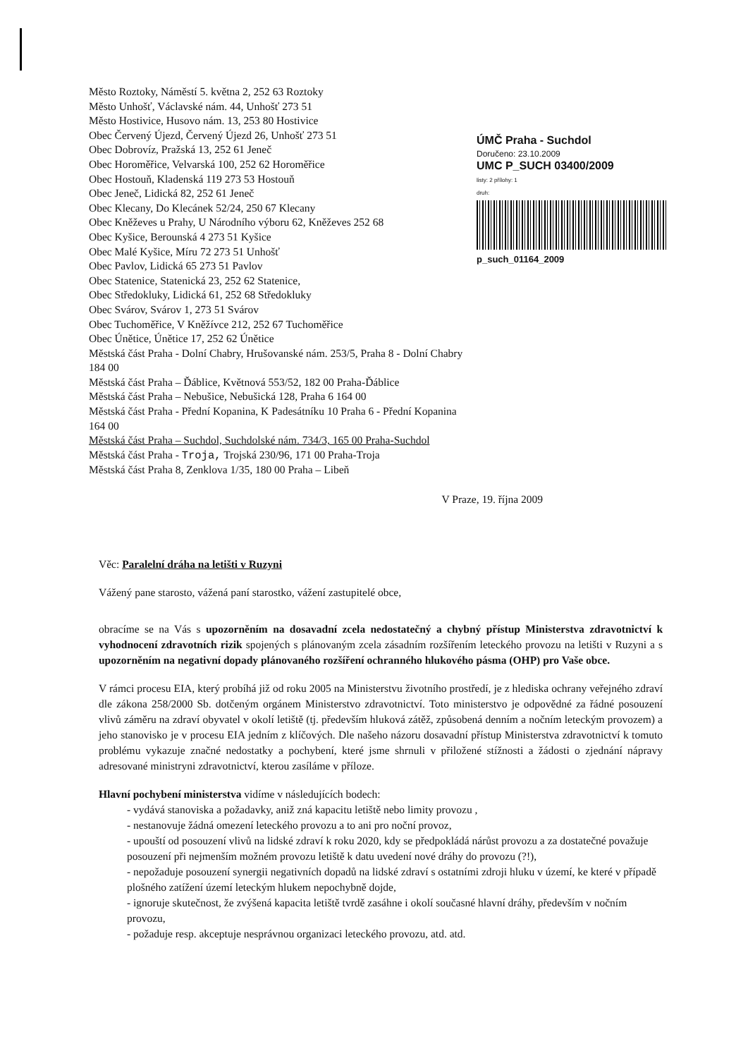Město Roztoky, Náměstí 5. května 2, 252 63 Roztoky
Město Unhošť, Václavské nám. 44, Unhošť 273 51
Město Hostivice, Husovo nám. 13, 253 80 Hostivice
Obec Červený Újezd, Červený Újezd 26, Unhošť 273 51
Obec Dobrovíz, Pražská 13, 252 61 Jeneč
Obec Horoměřice, Velvarská 100, 252 62 Horoměřice
Obec Hostouň, Kladenská 119 273 53 Hostouň
Obec Jeneč, Lidická 82, 252 61 Jeneč
Obec Klecany, Do Klecánek 52/24, 250 67 Klecany
Obec Kněževes u Prahy, U Národního výboru 62, Kněževes 252 68
Obec Kyšice, Berounská 4 273 51 Kyšice
Obec Malé Kyšice, Míru 72 273 51 Unhošť
Obec Pavlov, Lidická 65 273 51 Pavlov
Obec Statenice, Statenická 23, 252 62 Statenice,
Obec Středokluky, Lidická 61, 252 68 Středokluky
Obec Svárov, Svárov 1, 273 51 Svárov
Obec Tuchoměřice, V Kněžívce 212, 252 67 Tuchoměřice
Obec Únětice, Únětice 17, 252 62 Únětice
Městská část Praha - Dolní Chabry, Hrušovanské nám. 253/5, Praha 8 - Dolní Chabry 184 00
Městská část Praha – Ďáblice, Květnová 553/52, 182 00 Praha-Ďáblice
Městská část Praha – Nebušice, Nebušická 128, Praha 6 164 00
Městská část Praha - Přední Kopanina, K Padesátníku 10 Praha 6 - Přední Kopanina 164 00
Městská část Praha – Suchdol, Suchdolské nám. 734/3, 165 00 Praha-Suchdol
Městská část Praha - Troja, Trojská 230/96, 171 00 Praha-Troja
Městská část Praha 8, Zenklova 1/35, 180 00 Praha – Libeň
ÚMČ Praha - Suchdol
Doručeno: 23.10.2009
UMC P_SUCH 03400/2009
listy: 2 přílohy: 1
druh:
p_such_01164_2009
V Praze, 19. října 2009
Věc: Paralelní dráha na letišti v Ruzyni
Vážený pane starosto, vážená paní starostko, vážení zastupitelé obce,
obracíme se na Vás s upozorněním na dosavadní zcela nedostatečný a chybný přístup Ministerstva zdravotnictví k vyhodnocení zdravotních rizik spojených s plánovaným zcela zásadním rozšířením leteckého provozu na letišti v Ruzyni a s upozorněním na negativní dopady plánovaného rozšíření ochranného hlukového pásma (OHP) pro Vaše obce.
V rámci procesu EIA, který probíhá již od roku 2005 na Ministerstvu životního prostředí, je z hlediska ochrany veřejného zdraví dle zákona 258/2000 Sb. dotčeným orgánem Ministerstvo zdravotnictví. Toto ministerstvo je odpovědné za řádné posouzení vlivů záměru na zdraví obyvatel v okolí letiště (tj. především hluková zátěž, způsobená denním a nočním leteckým provozem) a jeho stanovisko je v procesu EIA jedním z klíčových. Dle našeho názoru dosavadní přístup Ministerstva zdravotnictví k tomuto problému vykazuje značné nedostatky a pochybení, které jsme shrnuli v přiložené stížnosti a žádosti o zjednání nápravy adresované ministryni zdravotnictví, kterou zasíláme v příloze.
Hlavní pochybení ministerstva vidíme v následujících bodech:
- vydává stanoviska a požadavky, aniž zná kapacitu letiště nebo limity provozu ,
- nestanovuje žádná omezení leteckého provozu a to ani pro noční provoz,
- upouští od posouzení vlivů na lidské zdraví k roku 2020, kdy se předpokládá nárůst provozu a za dostatečné považuje posouzení při nejmenším možném provozu letiště k datu uvedení nové dráhy do provozu (?!),
- nepožaduje posouzení synergii negativních dopadů na lidské zdraví s ostatními zdroji hluku v území, ke které v případě plošného zatížení území leteckým hlukem nepochybně dojde,
- ignoruje skutečnost, že zvýšená kapacita letiště tvrdě zasáhne i okolí současné hlavní dráhy, především v nočním provozu,
- požaduje resp. akceptuje nesprávnou organizaci leteckého provozu, atd. atd.